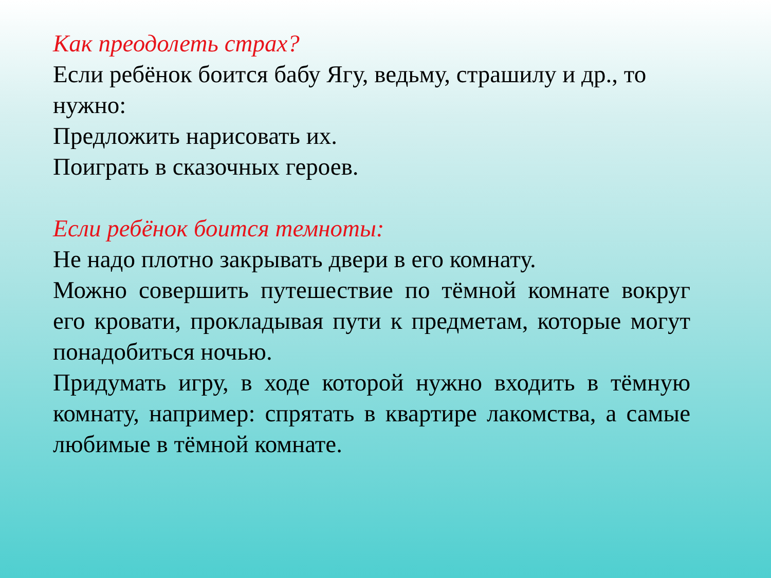Как преодолеть страх?
Если ребёнок боится бабу Ягу, ведьму, страшилу и др., то нужно:
Предложить нарисовать их.
Поиграть в сказочных героев.
Если ребёнок боится темноты:
Не надо плотно закрывать двери в его комнату.
Можно совершить путешествие по тёмной комнате вокруг его кровати, прокладывая пути к предметам, которые могут понадобиться ночью.
Придумать игру, в ходе которой нужно входить в тёмную комнату, например: спрятать в квартире лакомства, а самые любимые в тёмной комнате.